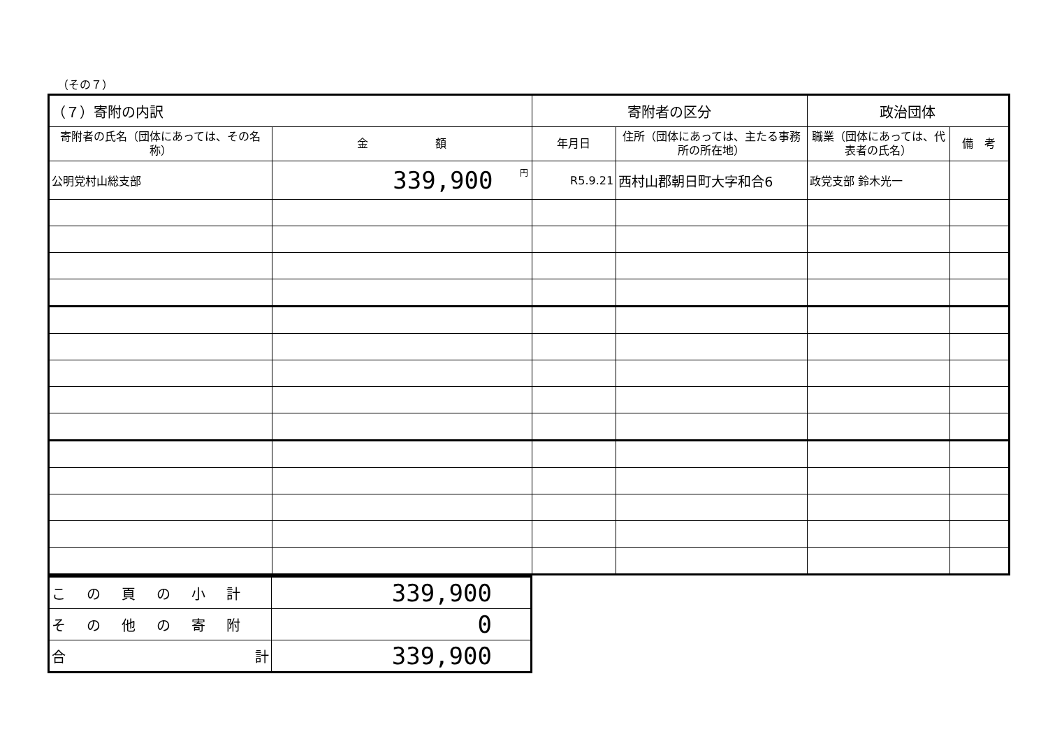（その７）
| （７）寄附の内訳 | | 寄附者の区分 | | 政治団体 | |
| 寄附者の氏名（団体にあっては、その名称） | 金 額 | 年月日 | 住所（団体にあっては、主たる事務所の所在地） | 職業（団体にあっては、代表者の氏名） | 備 考 |
| 公明党村山総支部 | <sup>円</sup>339,900 | R5.9.21 | 西村山郡朝日町大字和合6 | 政党支部 鈴木光一 | |
| この頁の小計 | 339,900 |
| その他の寄附 | 0 |
| 合 計 | 339,900 |